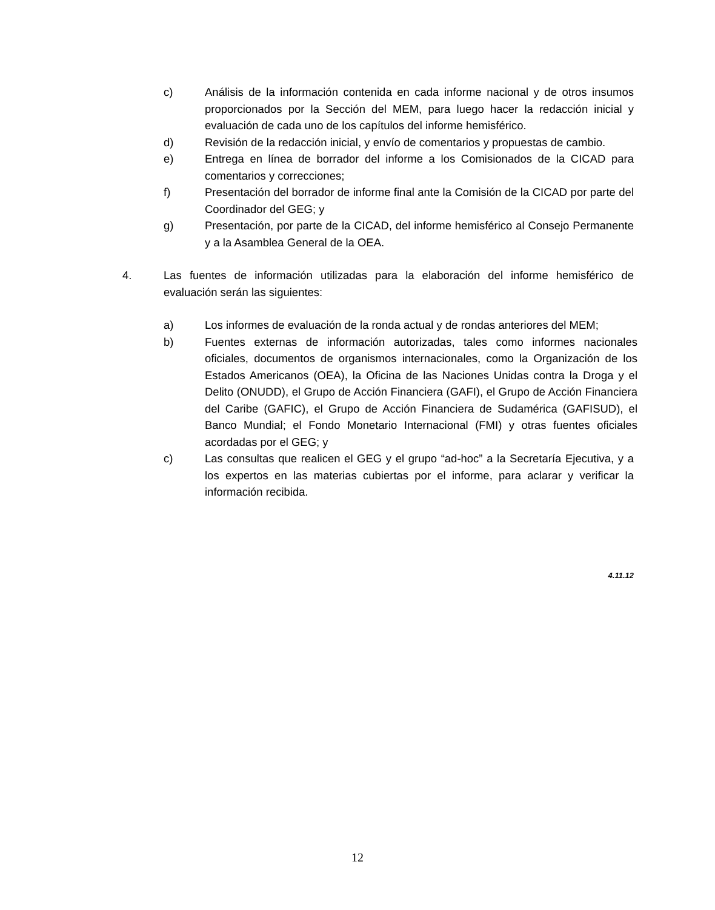c) Análisis de la información contenida en cada informe nacional y de otros insumos proporcionados por la Sección del MEM, para luego hacer la redacción inicial y evaluación de cada uno de los capítulos del informe hemisférico.
d) Revisión de la redacción inicial, y envío de comentarios y propuestas de cambio.
e) Entrega en línea de borrador del informe a los Comisionados de la CICAD para comentarios y correcciones;
f) Presentación del borrador de informe final ante la Comisión de la CICAD por parte del Coordinador del GEG; y
g) Presentación, por parte de la CICAD, del informe hemisférico al Consejo Permanente y a la Asamblea General de la OEA.
4. Las fuentes de información utilizadas para la elaboración del informe hemisférico de evaluación serán las siguientes:
a) Los informes de evaluación de la ronda actual y de rondas anteriores del MEM;
b) Fuentes externas de información autorizadas, tales como informes nacionales oficiales, documentos de organismos internacionales, como la Organización de los Estados Americanos (OEA), la Oficina de las Naciones Unidas contra la Droga y el Delito (ONUDD), el Grupo de Acción Financiera (GAFI), el Grupo de Acción Financiera del Caribe (GAFIC), el Grupo de Acción Financiera de Sudamérica (GAFISUD), el Banco Mundial; el Fondo Monetario Internacional (FMI) y otras fuentes oficiales acordadas por el GEG; y
c) Las consultas que realicen el GEG y el grupo “ad-hoc” a la Secretaría Ejecutiva, y a los expertos en las materias cubiertas por el informe, para aclarar y verificar la información recibida.
4.11.12
12